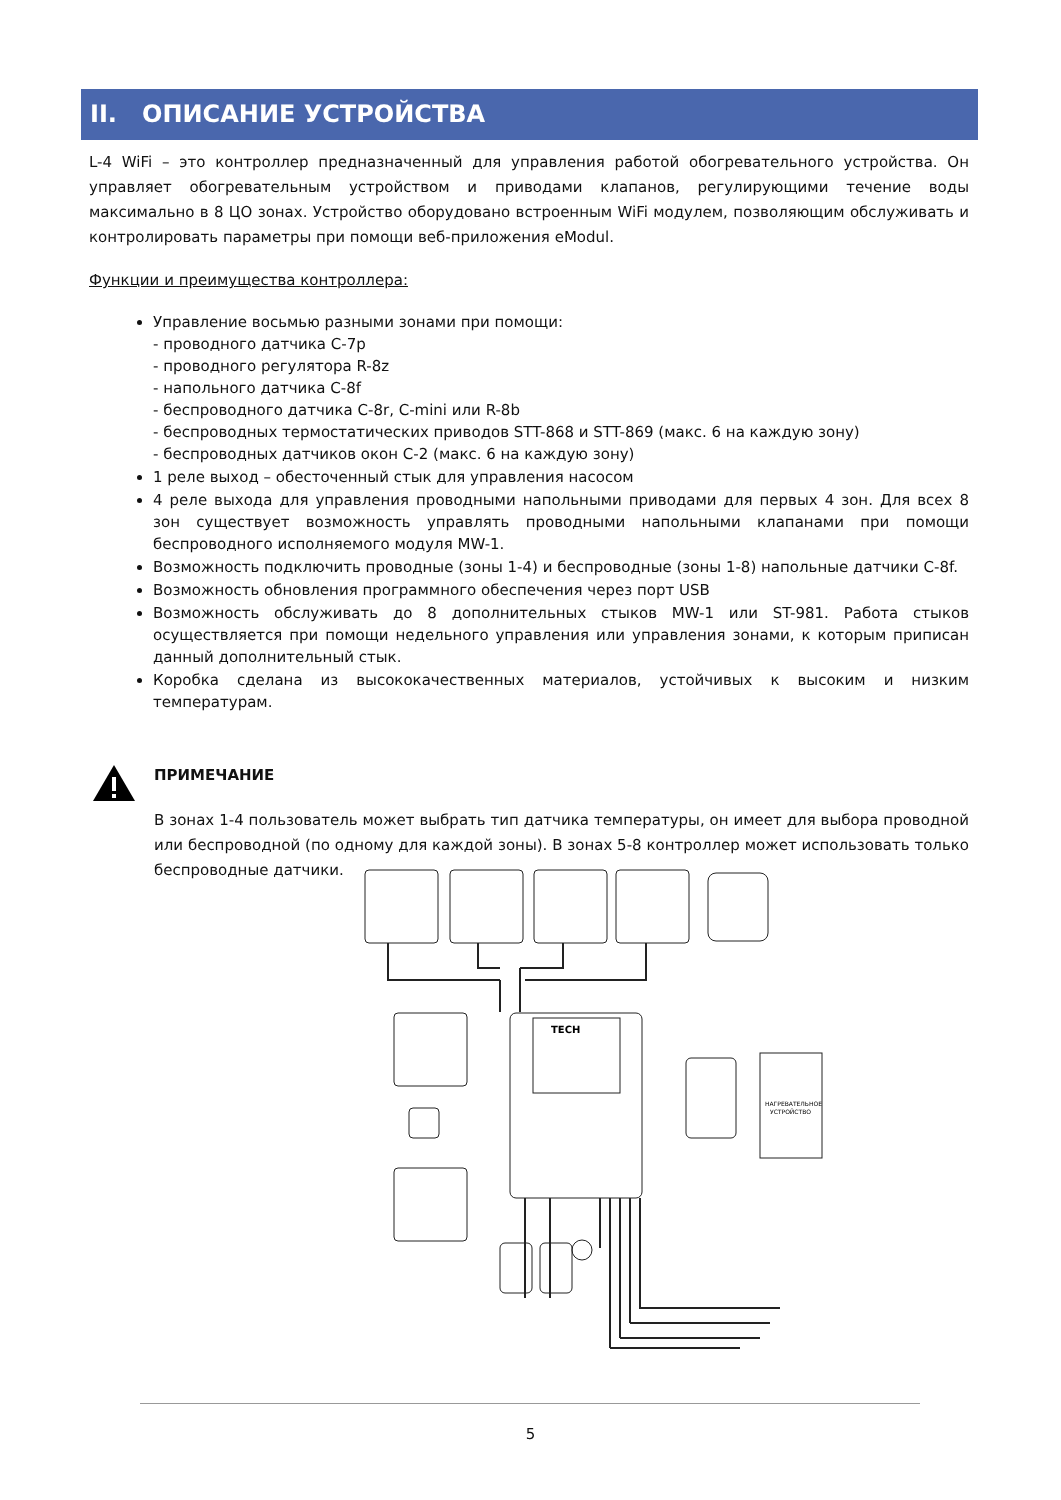II. ОПИСАНИЕ УСТРОЙСТВА
L-4 WiFi – это контроллер предназначенный для управления работой обогревательного устройства. Он управляет обогревательным устройством и приводами клапанов, регулирующими течение воды максимально в 8 ЦО зонах. Устройство оборудовано встроенным WiFi модулем, позволяющим обслуживать и контролировать параметры при помощи веб-приложения eModul.
Функции и преимущества контроллера:
Управление восьмью разными зонами при помощи:
- проводного датчика C-7p
- проводного регулятора R-8z
- напольного датчика C-8f
- беспроводного датчика C-8r, C-mini или R-8b
- беспроводных термостатических приводов STT-868 и STT-869 (макс. 6 на каждую зону)
- беспроводных датчиков окон C-2 (макс. 6 на каждую зону)
1 реле выход – обесточенный стык для управления насосом
4 реле выхода для управления проводными напольными приводами для первых 4 зон. Для всех 8 зон существует возможность управлять проводными напольными клапанами при помощи беспроводного исполняемого модуля MW-1.
Возможность подключить проводные (зоны 1-4) и беспроводные (зоны 1-8) напольные датчики C-8f.
Возможность обновления программного обеспечения через порт USB
Возможность обслуживать до 8 дополнительных стыков MW-1 или ST-981. Работа стыков осуществляется при помощи недельного управления или управления зонами, к которым приписан данный дополнительный стык.
Коробка сделана из высококачественных материалов, устойчивых к высоким и низким температурам.
ПРИМЕЧАНИЕ
В зонах 1-4 пользователь может выбрать тип датчика температуры, он имеет для выбора проводной или беспроводной (по одному для каждой зоны). В зонах 5-8 контроллер может использовать только беспроводные датчики.
TECH
НАГРЕВАТЕЛЬНОЕ
УСТРОЙСТВО
5